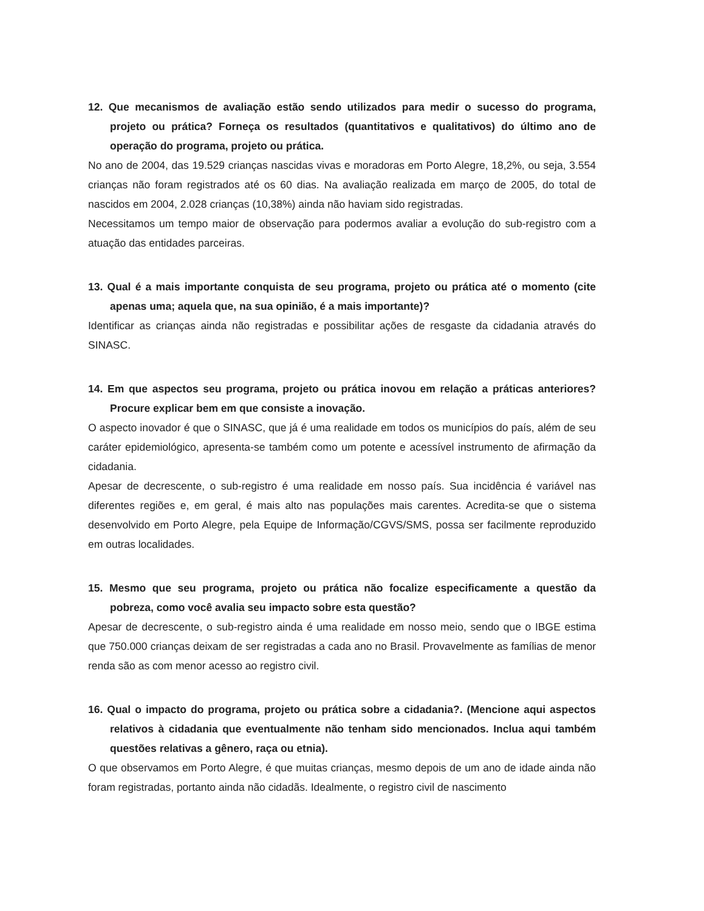12. Que mecanismos de avaliação estão sendo utilizados para medir o sucesso do programa, projeto ou prática? Forneça os resultados (quantitativos e qualitativos) do último ano de operação do programa, projeto ou prática.
No ano de 2004, das 19.529 crianças nascidas vivas e moradoras em Porto Alegre, 18,2%, ou seja, 3.554 crianças não foram registrados até os 60 dias. Na avaliação realizada em março de 2005, do total de nascidos em 2004, 2.028 crianças (10,38%) ainda não haviam sido registradas.
Necessitamos um tempo maior de observação para podermos avaliar a evolução do sub-registro com a atuação das entidades parceiras.
13. Qual é a mais importante conquista de seu programa, projeto ou prática até o momento (cite apenas uma; aquela que, na sua opinião, é a mais importante)?
Identificar as crianças ainda não registradas e possibilitar ações de resgaste da cidadania através do SINASC.
14. Em que aspectos seu programa, projeto ou prática inovou em relação a práticas anteriores? Procure explicar bem em que consiste a inovação.
O aspecto inovador é que o SINASC, que já é uma realidade em todos os municípios do país, além de seu caráter epidemiológico, apresenta-se também como um potente e acessível instrumento de afirmação da cidadania.
Apesar de decrescente, o sub-registro é uma realidade em nosso país. Sua incidência é variável nas diferentes regiões e, em geral, é mais alto nas populações mais carentes. Acredita-se que o sistema desenvolvido em Porto Alegre, pela Equipe de Informação/CGVS/SMS, possa ser facilmente reproduzido em outras localidades.
15. Mesmo que seu programa, projeto ou prática não focalize especificamente a questão da pobreza, como você avalia seu impacto sobre esta questão?
Apesar de decrescente, o sub-registro ainda é uma realidade em nosso meio, sendo que o IBGE estima que 750.000 crianças deixam de ser registradas a cada ano no Brasil. Provavelmente as famílias de menor renda são as com menor acesso ao registro civil.
16. Qual o impacto do programa, projeto ou prática sobre a cidadania?. (Mencione aqui aspectos relativos à cidadania que eventualmente não tenham sido mencionados. Inclua aqui também questões relativas a gênero, raça ou etnia).
O que observamos em Porto Alegre, é que muitas crianças, mesmo depois de um ano de idade ainda não foram registradas, portanto ainda não cidadãs. Idealmente, o registro civil de nascimento